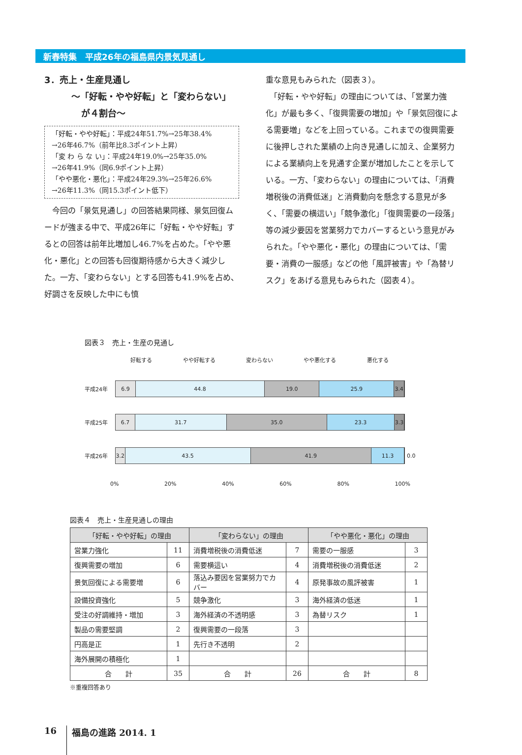新春特集　平成26年の福島県内景気見通し
3．売上・生産見通し
～「好転・やや好転」と「変わらない」
が４割台～
「好転・やや好転」：平成24年51.7%→25年38.4%
→26年46.7%（前年比8.3ポイント上昇）
「変 わ ら な い」：平成24年19.0%→25年35.0%
→26年41.9%（同6.9ポイント上昇）
「やや悪化・悪化」：平成24年29.3%→25年26.6%
→26年11.3%（同15.3ポイント低下）
　今回の「景気見通し」の回答結果同様、景気回復ムードが強まる中で、平成26年に「好転・やや好転」するとの回答は前年比増加し46.7%を占めた。「やや悪化・悪化」との回答も回復期待感から大きく減少した。一方、「変わらない」とする回答も41.9%を占め、好調さを反映した中にも慎
重な意見もみられた（図表３）。
　「好転・やや好転」の理由については、「営業力強化」が最も多く、「復興需要の増加」や「景気回復による需要増」などを上回っている。これまでの復興需要に後押しされた業績の上向き見通しに加え、企業努力による業績向上を見通す企業が増加したことを示している。一方、「変わらない」の理由については、「消費増税後の消費低迷」と消費動向を懸念する意見が多く、「需要の横這い」「競争激化」「復興需要の一段落」等の減少要因を営業努力でカバーするという意見がみられた。「やや悪化・悪化」の理由については、「需要・消費の一服感」などの他「風評被害」や「為替リスク」をあげる意見もみられた（図表４）。
図表３　売上・生産の見通し
好転する やや好転する 変わらない やや悪化する 悪化する
平成24年
6.9 44.8 19.0 25.9 3.4
平成25年
6.7 31.7 35.0 23.3 3.3
平成26年
3.2 43.5 41.9 11.3
0.0
0% 20% 40% 60% 80% 100%
図表４　売上・生産見通しの理由
| 「好転・やや好転」の理由 | | 「変わらない」の理由 | | 「やや悪化・悪化」の理由 | |
| --- | --- | --- | --- | --- | --- |
| 営業力強化 | 11 | 消費増税後の消費低迷 | 7 | 需要の一服感 | 3 |
| 復興需要の増加 | 6 | 需要横這い | 4 | 消費増税後の消費低迷 | 2 |
| 景気回復による需要増 | 6 | 落込み要因を営業努力でカバー | 4 | 原発事故の風評被害 | 1 |
| 設備投資強化 | 5 | 競争激化 | 3 | 海外経済の低迷 | 1 |
| 受注の好調維持・増加 | 3 | 海外経済の不透明感 | 3 | 為替リスク | 1 |
| 製品の需要堅調 | 2 | 復興需要の一段落 | 3 | | |
| 円高是正 | 1 | 先行き不透明 | 2 | | |
| 海外展開の積極化 | 1 | | | | |
| 合 計 | 35 | 合 計 | 26 | 合 計 | 8 |
※重複回答あり
16 福島の進路 2014. 1